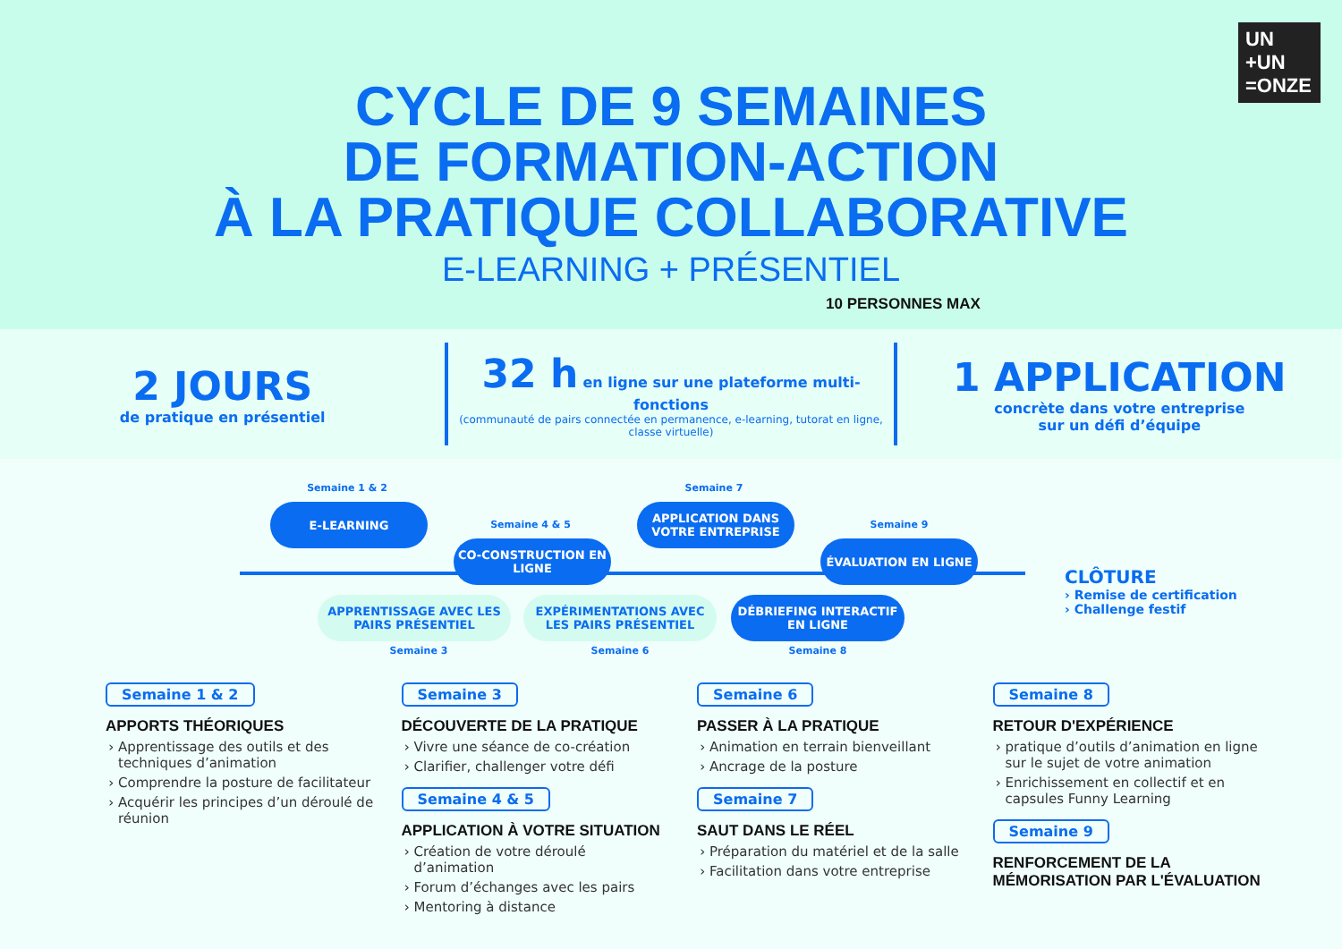UN
+UN
=ONZE
CYCLE DE 9 SEMAINES
DE FORMATION-ACTION
À LA PRATIQUE COLLABORATIVE
E-LEARNING + PRÉSENTIEL
10 PERSONNES MAX
2 JOURS
de pratique en présentiel
32 h en ligne sur une plateforme multi-fonctions
(communauté de pairs connectée en permanence, e-learning, tutorat en ligne, classe virtuelle)
1 APPLICATION
concrète dans votre entreprise
sur un défi d’équipe
Semaine 1 & 2
E-LEARNING
Semaine 4 & 5
CO-CONSTRUCTION EN LIGNE
Semaine 7
APPLICATION DANS VOTRE ENTREPRISE
Semaine 9
ÉVALUATION EN LIGNE
APPRENTISSAGE AVEC LES PAIRS PRÉSENTIEL
Semaine 3
EXPÉRIMENTATIONS AVEC LES PAIRS PRÉSENTIEL
Semaine 6
DÉBRIEFING INTERACTIF EN LIGNE
Semaine 8
CLÔTURE
› Remise de certification
› Challenge festif
Semaine 1 & 2
APPORTS THÉORIQUES
Apprentissage des outils et des techniques d’animation
Comprendre la posture de facilitateur
Acquérir les principes d’un déroulé de réunion
Semaine 3
DÉCOUVERTE DE LA PRATIQUE
Vivre une séance de co-création
Clarifier, challenger votre défi
Semaine 4 & 5
APPLICATION À VOTRE SITUATION
Création de votre déroulé d’animation
Forum d’échanges avec les pairs
Mentoring à distance
Semaine 6
PASSER À LA PRATIQUE
Animation en terrain bienveillant
Ancrage de la posture
Semaine 7
SAUT DANS LE RÉEL
Préparation du matériel et de la salle
Facilitation dans votre entreprise
Semaine 8
RETOUR D'EXPÉRIENCE
pratique d’outils d’animation en ligne sur le sujet de votre animation
Enrichissement en collectif et en capsules Funny Learning
Semaine 9
RENFORCEMENT DE LA MÉMORISATION PAR L'ÉVALUATION